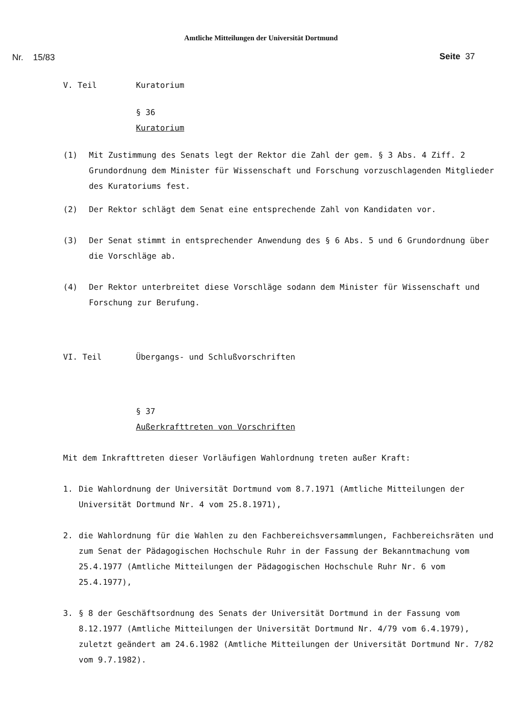Amtliche Mitteilungen der Universität Dortmund
Nr. 15/83 Seite 37
V. Teil Kuratorium
§ 36
Kuratorium
(1) Mit Zustimmung des Senats legt der Rektor die Zahl der gem. § 3 Abs. 4 Ziff. 2 Grundordnung dem Minister für Wissenschaft und Forschung vorzuschlagenden Mitglieder des Kuratoriums fest.
(2) Der Rektor schlägt dem Senat eine entsprechende Zahl von Kandidaten vor.
(3) Der Senat stimmt in entsprechender Anwendung des § 6 Abs. 5 und 6 Grundordnung über die Vorschläge ab.
(4) Der Rektor unterbreitet diese Vorschläge sodann dem Minister für Wissenschaft und Forschung zur Berufung.
VI. Teil Übergangs- und Schlußvorschriften
§ 37
Außerkrafttreten von Vorschriften
Mit dem Inkrafttreten dieser Vorläufigen Wahlordnung treten außer Kraft:
1. Die Wahlordnung der Universität Dortmund vom 8.7.1971 (Amtliche Mitteilungen der Universität Dortmund Nr. 4 vom 25.8.1971),
2. die Wahlordnung für die Wahlen zu den Fachbereichsversammlungen, Fachbereichsräten und zum Senat der Pädagogischen Hochschule Ruhr in der Fassung der Bekanntmachung vom 25.4.1977 (Amtliche Mitteilungen der Pädagogischen Hochschule Ruhr Nr. 6 vom 25.4.1977),
3. § 8 der Geschäftsordnung des Senats der Universität Dortmund in der Fassung vom 8.12.1977 (Amtliche Mitteilungen der Universität Dortmund Nr. 4/79 vom 6.4.1979), zuletzt geändert am 24.6.1982 (Amtliche Mitteilungen der Universität Dortmund Nr. 7/82 vom 9.7.1982).